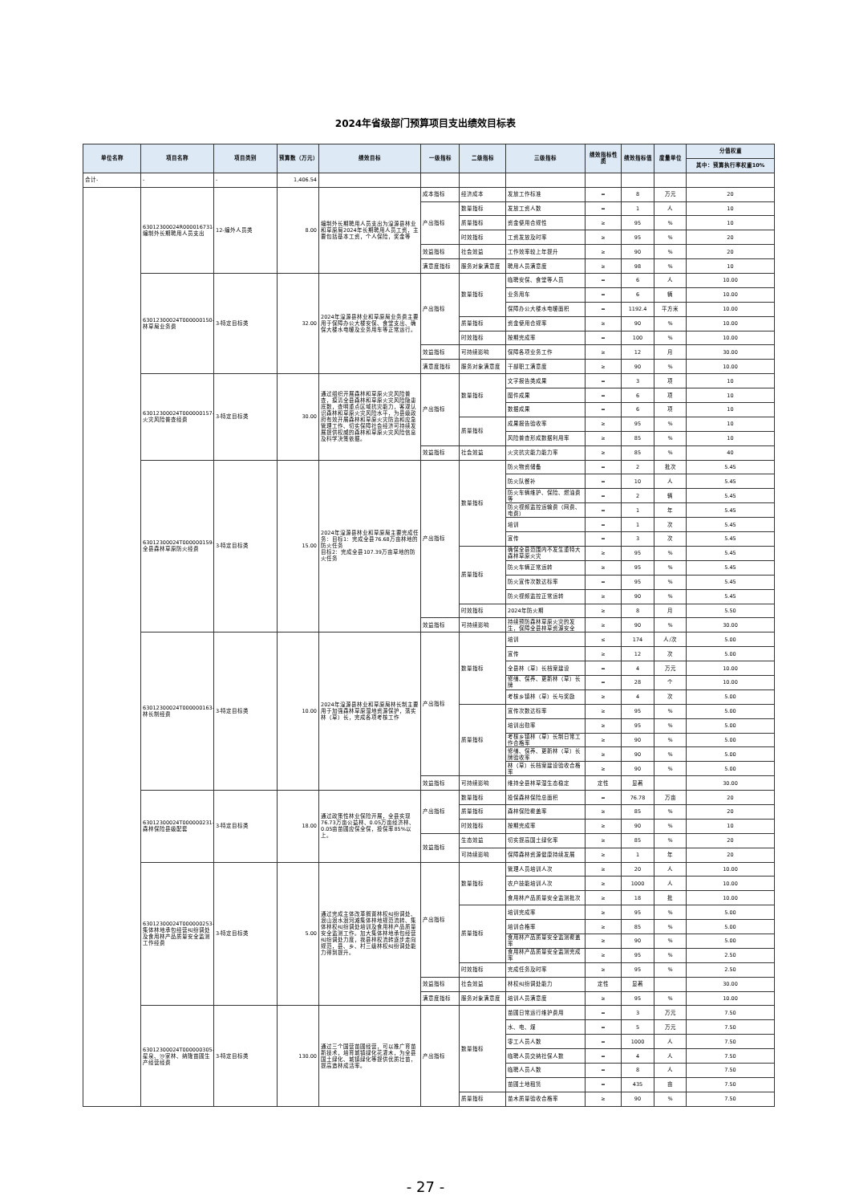2024年省级部门预算项目支出绩效目标表
| 单位名称 | 项目名称 | 项目类别 | 预算数（万元） | 绩效目标 | 一级指标 | 二级指标 | 三级指标 | 绩效指标性质 | 绩效指标值 | 度量单位 | 分值权重 |
| --- | --- | --- | --- | --- | --- | --- | --- | --- | --- | --- | --- |
| | | | | | | | | | | | 其中：预算执行率权重10% |
| 合计- | - | - | 1,406.54 | | | | | | | | |
| | 63012300024R000016731-编制外长期聘用人员支出 | 12-编外人员类 | 8.00 | 编制外长期聘用人员支出为湟源县林业和草原局2024年长期聘用人员工资，主要包括基本工资，个人保险，奖金等 | 成本指标 | 经济成本 | 发放工作标准 | = | 8 | 万元 | 20 |
| | | | | | 产出指标 | 数量指标 | 发放工资人数 | = | 1 | 人 | 10 |
| | | | | | | 质量指标 | 资金使用合规性 | ≥ | 95 | % | 10 |
| | | | | | | 时效指标 | 工资发放及时率 | ≥ | 95 | % | 20 |
| | | | | | 效益指标 | 社会效益 | 工作效率较上年提升 | ≥ | 90 | % | 20 |
| | | | | | 满意度指标 | 服务对象满意度 | 聘用人员满意度 | ≥ | 98 | % | 10 |
| | 63012300024T000000150-林草局业务费 | 3-特定目标类 | 32.00 | 2024年湟源县林业和草原局业务费主要用于保障办公大楼安保、食堂支出、确保大楼水电暖及业务用车等正常运行。 | 产出指标 | 数量指标 | 临聘安保、食堂等人员 | = | 6 | 人 | 10.00 |
| | | | | | | | 业务用车 | = | 6 | 辆 | 10.00 |
| | | | | | | | 保障办公大楼水电暖面积 | = | 1192.4 | 平方米 | 10.00 |
| | | | | | | 质量指标 | 资金使用合规率 | ≥ | 90 | % | 10.00 |
| | | | | | | 时效指标 | 按期完成率 | = | 100 | % | 10.00 |
| | | | | | 效益指标 | 可持续影响 | 保障各项业务工作 | ≥ | 12 | 月 | 30.00 |
| | | | | | 满意度指标 | 服务对象满意度 | 干部职工满意度 | ≥ | 90 | % | 10.00 |
| | 63012300024T000000157-火灾风险普查经费 | 3-特定目标类 | 30.00 | 通过组织开展森林和草原火灾风险普查，摸清全县森林和草原火灾风险隐患底数，查明重点区域抗灾能力，客观认识森林和草原火灾风险水平，为县级政府有效开展森林和草原火灾防治和应急管理工作、切实保障社会经济可持续发展提供权威的森林和草原火灾风险信息及科学决策依据。 | 产出指标 | 数量指标 | 文字报告类成果 | = | 3 | 项 | 10 |
| | | | | | | | 图件成果 | = | 6 | 项 | 10 |
| | | | | | | | 数据成果 | = | 6 | 项 | 10 |
| | | | | | | 质量指标 | 成果报告验收率 | ≥ | 95 | % | 10 |
| | | | | | | | 风险普查形成数据利用率 | ≥ | 85 | % | 10 |
| | | | | | 效益指标 | 社会效益 | 火灾抗灾能力能力率 | ≥ | 85 | % | 40 |
| | 63012300024T000000159-全县森林草原防火经费 | 3-特定目标类 | 15.00 | 2024年湟源县林业和草原局主要完成任务：目标1：完成全县76.68万亩林地的防火任务 目标2：完成全县107.39万亩草地的防火任务 | 产出指标 | 数量指标 | 防火物资储备 | = | 2 | 批次 | 5.45 |
| | | | | | | | 防火队餐补 | = | 10 | 人 | 5.45 |
| | | | | | | | 防火车辆维护、保险、燃油费等 | = | 2 | 辆 | 5.45 |
| | | | | | | | 防火视频监控运输费（网费、电费） | = | 1 | 年 | 5.45 |
| | | | | | | | 培训 | = | 1 | 次 | 5.45 |
| | | | | | | | 宣传 | = | 3 | 次 | 5.45 |
| | | | | | | 质量指标 | 确保全县范围内不发生重特大森林草原火灾 | ≥ | 95 | % | 5.45 |
| | | | | | | | 防火车辆正常运转 | ≥ | 95 | % | 5.45 |
| | | | | | | | 防火宣传次数达标率 | = | 95 | % | 5.45 |
| | | | | | | | 防火视频监控正常运转 | ≥ | 90 | % | 5.45 |
| | | | | | | 时效指标 | 2024年防火期 | ≥ | 8 | 月 | 5.50 |
| | | | | | 效益指标 | 可持续影响 | 持续预防森林草原火灾的发生，保障全县林草资源安全 | ≥ | 90 | % | 30.00 |
| | 63012300024T000000163-林长制经费 | 3-特定目标类 | 10.00 | 2024年湟源县林业和草原局林长制主要用于加强森林草原湿地资源保护，落实林（草）长，完成各项考核工作 | 产出指标 | 数量指标 | 培训 | ≤ | 174 | 人/次 | 5.00 |
| | | | | | | | 宣传 | ≥ | 12 | 次 | 5.00 |
| | | | | | | | 全县林（草）长档案建设 | = | 4 | 万元 | 10.00 |
| | | | | | | | 修缮、保养、更新林（草）长牌 | = | 28 | 个 | 10.00 |
| | | | | | | | 考核乡镇林（草）长与奖励 | ≥ | 4 | 次 | 5.00 |
| | | | | | | 质量指标 | 宣传次数达标率 | ≥ | 95 | % | 5.00 |
| | | | | | | | 培训出勤率 | ≥ | 95 | % | 5.00 |
| | | | | | | | 考核乡镇林（草）长制日常工作合格率 | ≥ | 90 | % | 5.00 |
| | | | | | | | 修缮、保养、更新林（草）长牌验收率 | ≥ | 90 | % | 5.00 |
| | | | | | | | 林（草）长档案建设验收合格率 | ≥ | 90 | % | 5.00 |
| | | | | | 效益指标 | 可持续影响 | 维持全县林草湿生态稳定 | 定性 | 显著 | | 30.00 |
| | 63012300024T000000231-森林保险县级配套 | 3-特定目标类 | 18.00 | 通过政策性林业保险开展，全县实现76.73万亩公益林、0.05万亩经济林、0.05亩苗圃应保全保，投保率85%以上。 | 产出指标 | 数量指标 | 投保森林保险总面积 | = | 76.78 | 万亩 | 20 |
| | | | | | | 质量指标 | 森林保险覆盖率 | ≥ | 85 | % | 20 |
| | | | | | | 时效指标 | 按期完成率 | ≥ | 90 | % | 10 |
| | | | | | 效益指标 | 生态效益 | 切实提高国土绿化率 | ≥ | 85 | % | 20 |
| | | | | | | 可持续影响 | 保障森林资源健康持续发展 | ≥ | 1 | 年 | 20 |
| | 63012300024T000000253-集体林地承包经营纠纷调处及食用林产品质量安全监测工作经费 | 3-特定目标类 | 5.00 | 通过完成主体改革搁置林权纠纷调处、浪山浪水浪河滩集体林地规范流转、集体林权纠纷调处培训及食用林产品质量安全监测工作。加大集体林地承包经营纠纷调处力度，我县林权流转逐步走向规范，县、乡、村三级林权纠纷调处能力得到提升。 | 产出指标 | 数量指标 | 管理人员培训人次 | ≥ | 20 | 人 | 10.00 |
| | | | | | | | 农户技能培训人次 | ≥ | 1000 | 人 | 10.00 |
| | | | | | | | 食用林产品质量安全监测批次 | ≥ | 18 | 批 | 10.00 |
| | | | | | | 质量指标 | 培训完成率 | ≥ | 95 | % | 5.00 |
| | | | | | | | 培训合格率 | ≥ | 85 | % | 5.00 |
| | | | | | | | 食用林产品质量安全监测覆盖率 | ≥ | 90 | % | 5.00 |
| | | | | | | | 食用林产品质量安全监测完成率 | ≥ | 95 | % | 2.50 |
| | | | | | | 时效指标 | 完成任务及时率 | ≥ | 95 | % | 2.50 |
| | | | | | 效益指标 | 社会效益 | 林权纠纷调处能力 | 定性 | 显著 | | 30.00 |
| | | | | | 满意度指标 | 服务对象满意度 | 培训人员满意度 | ≥ | 95 | % | 10.00 |
| | 63012300024T000000305-星泉、沙家林、纳隆苗圃生产经营经费 | 3-特定目标类 | 130.00 | 通过三个国营苗圃经营，可以推广育苗新技术，培育城镇绿化花灌木，为全县国土绿化、城镇绿化等提供优质壮苗，提高造林成活率。 | 产出指标 | 数量指标 | 苗圃日常运行维护费用 | = | 3 | 万元 | 7.50 |
| | | | | | | | 水、电、煤 | = | 5 | 万元 | 7.50 |
| | | | | | | | 零工人员人数 | = | 1000 | 人 | 7.50 |
| | | | | | | | 临聘人员交纳社保人数 | = | 4 | 人 | 7.50 |
| | | | | | | | 临聘人员人数 | = | 8 | 人 | 7.50 |
| | | | | | | | 苗圃土地租赁 | = | 435 | 亩 | 7.50 |
| | | | | | | 质量指标 | 苗木质量验收合格率 | ≥ | 90 | % | 7.50 |
- 27 -